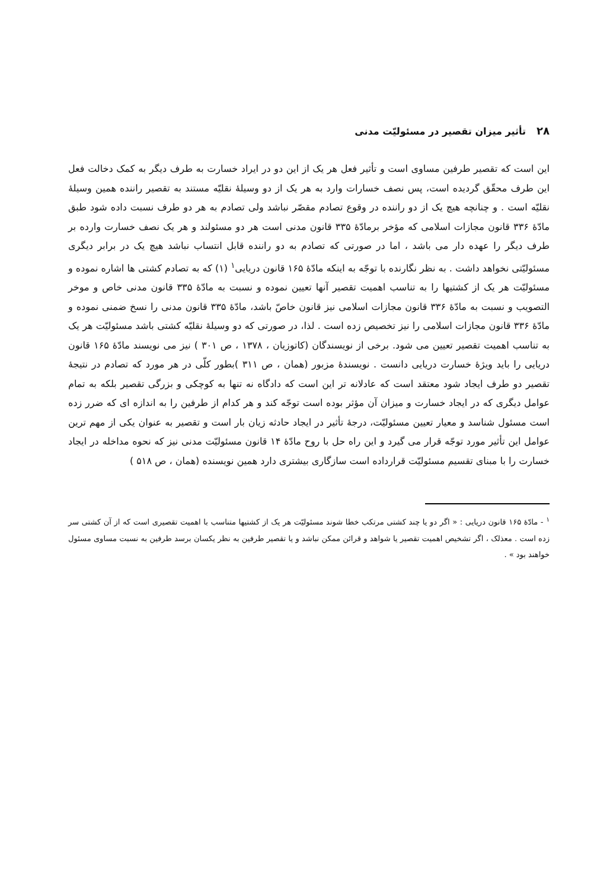۲۸تأثیر میزان تقصیر در مسئولیّت مدنی
این است که تقصیر طرفین مساوی است و تأثیر فعل هر یک از این دو در ایراد خسارت به طرف دیگر به کمک دخالت فعل این طرف محقّق گردیده است، پس نصف خسارات وارد به هر یک از دو وسیلهٔ نقلیّه مستند به تقصیر راننده همین وسیلهٔ نقلیّه است . و چنانچه هیچ یک از دو راننده در وقوع تصادم مقصّر نباشد ولی تصادم به هر دو طرف نسبت داده شود طبق مادّهٔ ۳۳۶ قانون مجازات اسلامی که مؤخر برمادّهٔ ۳۳۵ قانون مدنی است هر دو مسئولند و هر یک نصف خسارت وارده بر طرف دیگر را عهده دار می باشد ، اما در صورتی که تصادم به دو راننده قابل انتساب نباشد هیچ یک در برابر دیگری مسئولیّتی نخواهد داشت . به نظر نگارنده با توجّه به اینکه مادّهٔ ۱۶۵ قانون دریایی<sup>۱</sup> (۱) که به تصادم کشتی ها اشاره نموده و مسئولیّت هر یک از کشتیها را به تناسب اهمیت تقصیر آنها تعیین نموده و نسبت به مادّهٔ ۳۳۵ قانون مدنی خاص و موخر التصویب و نسبت به مادّهٔ ۳۳۶ قانون مجازات اسلامی نیز قانون خاصّ باشد، مادّهٔ ۳۳۵ قانون مدنی را نسخ ضمنی نموده و مادّهٔ ۳۳۶ قانون مجازات اسلامی را نیز تخصیص زده است . لذا، در صورتی که دو وسیلهٔ نقلیّه کشتی باشد مسئولیّت هر یک به تناسب اهمیت تقصیر تعیین می شود. برخی از نویسندگان (کاتوزیان ، ۱۳۷۸ ، ص ۳۰۱ ) نیز می نویسند مادّهٔ ۱۶۵ قانون دریایی را باید ویژهٔ خسارت دریایی دانست . نویسندهٔ مزبور (همان ، ص ۳۱۱ )بطور کلّی در هر مورد که تصادم در نتیجهٔ تقصیر دو طرف ایجاد شود معتقد است که عادلانه تر این است که دادگاه نه تنها به کوچکی و بزرگی تقصیر بلکه به تمام عوامل دیگری که در ایجاد خسارت و میزان آن مؤثر بوده است توجّه کند و هر کدام از طرفین را به اندازه ای که ضرر زده است مسئول شناسد و معیار تعیین مسئولیّت، درجهٔ تأثیر در ایجاد حادثه زیان بار است و تقصیر به عنوان یکی از مهم ترین عوامل این تأثیر مورد توجّه قرار می گیرد و این راه حل با روح مادّهٔ ۱۴ قانون مسئولیّت مدنی نیز که نحوه مداخله در ایجاد خسارت را با مبنای تقسیم مسئولیّت قرارداده است سازگاری بیشتری دارد همین نویسنده (همان ، ص ۵۱۸ )
<sup>۱</sup> - مادّهٔ ۱۶۵ قانون دریایی : « اگر دو یا چند کشتی مرتکب خطا شوند مسئولیّت هر یک از کشتیها متناسب با اهمیت تقصیری است که از آن کشتی سر زده است . معذلک ، اگر تشخیص اهمیت تقصیر یا شواهد و قرائن ممکن نباشد و یا تقصیر طرفین به نظر یکسان برسد طرفین به نسبت مساوی مسئول خواهند بود » .